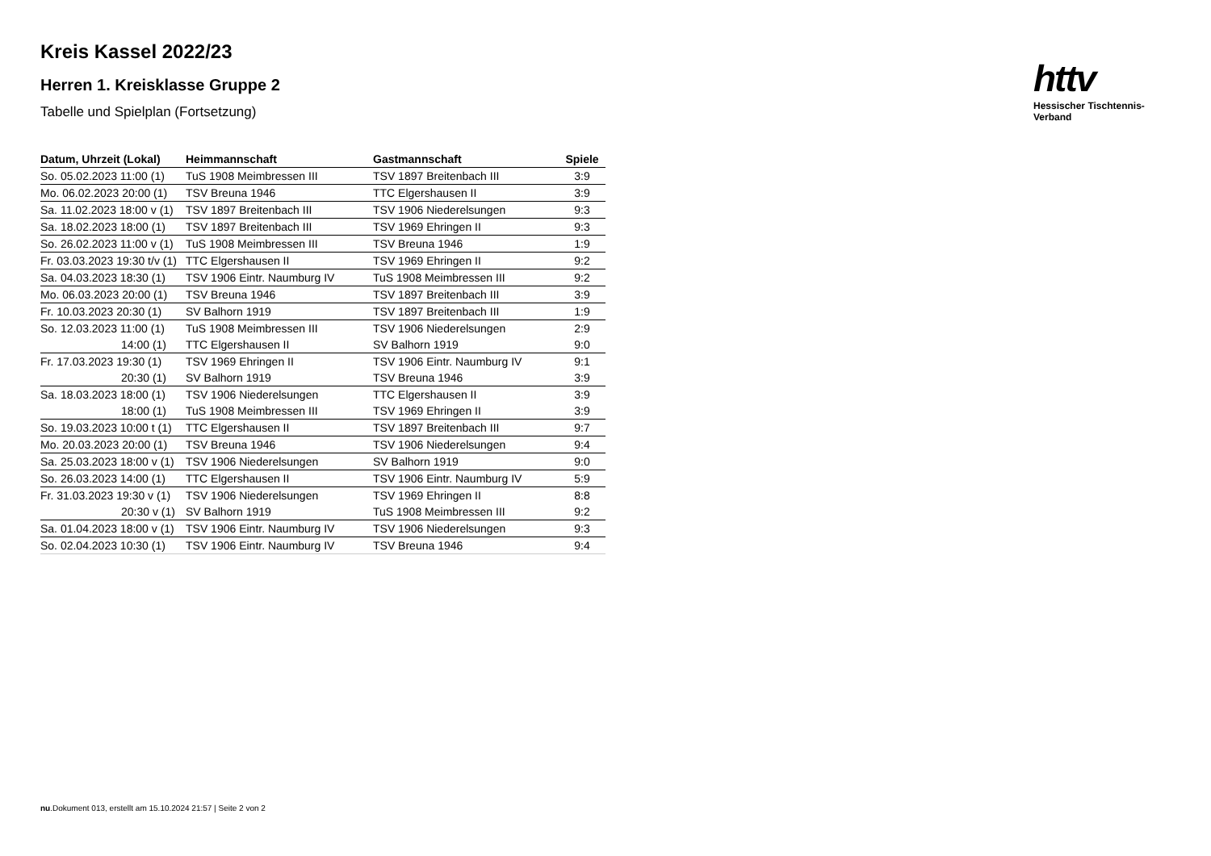httv
Hessischer Tischtennis-Verband
Kreis Kassel 2022/23
Herren 1. Kreisklasse Gruppe 2
Tabelle und Spielplan (Fortsetzung)
| Datum, Uhrzeit (Lokal) | Heimmannschaft | Gastmannschaft | Spiele |
| --- | --- | --- | --- |
| So. 05.02.2023 11:00 (1) | TuS 1908 Meimbressen III | TSV 1897 Breitenbach III | 3:9 |
| Mo. 06.02.2023 20:00 (1) | TSV Breuna 1946 | TTC Elgershausen II | 3:9 |
| Sa. 11.02.2023 18:00 v (1) | TSV 1897 Breitenbach III | TSV 1906 Niederelsungen | 9:3 |
| Sa. 18.02.2023 18:00 (1) | TSV 1897 Breitenbach III | TSV 1969 Ehringen II | 9:3 |
| So. 26.02.2023 11:00 v (1) | TuS 1908 Meimbressen III | TSV Breuna 1946 | 1:9 |
| Fr. 03.03.2023 19:30 t/v (1) | TTC Elgershausen II | TSV 1969 Ehringen II | 9:2 |
| Sa. 04.03.2023 18:30 (1) | TSV 1906 Eintr. Naumburg IV | TuS 1908 Meimbressen III | 9:2 |
| Mo. 06.03.2023 20:00 (1) | TSV Breuna 1946 | TSV 1897 Breitenbach III | 3:9 |
| Fr. 10.03.2023 20:30 (1) | SV Balhorn 1919 | TSV 1897 Breitenbach III | 1:9 |
| So. 12.03.2023 11:00 (1) | TuS 1908 Meimbressen III | TSV 1906 Niederelsungen | 2:9 |
| 14:00 (1) | TTC Elgershausen II | SV Balhorn 1919 | 9:0 |
| Fr. 17.03.2023 19:30 (1) | TSV 1969 Ehringen II | TSV 1906 Eintr. Naumburg IV | 9:1 |
| 20:30 (1) | SV Balhorn 1919 | TSV Breuna 1946 | 3:9 |
| Sa. 18.03.2023 18:00 (1) | TSV 1906 Niederelsungen | TTC Elgershausen II | 3:9 |
| 18:00 (1) | TuS 1908 Meimbressen III | TSV 1969 Ehringen II | 3:9 |
| So. 19.03.2023 10:00 t (1) | TTC Elgershausen II | TSV 1897 Breitenbach III | 9:7 |
| Mo. 20.03.2023 20:00 (1) | TSV Breuna 1946 | TSV 1906 Niederelsungen | 9:4 |
| Sa. 25.03.2023 18:00 v (1) | TSV 1906 Niederelsungen | SV Balhorn 1919 | 9:0 |
| So. 26.03.2023 14:00 (1) | TTC Elgershausen II | TSV 1906 Eintr. Naumburg IV | 5:9 |
| Fr. 31.03.2023 19:30 v (1) | TSV 1906 Niederelsungen | TSV 1969 Ehringen II | 8:8 |
| 20:30 v (1) | SV Balhorn 1919 | TuS 1908 Meimbressen III | 9:2 |
| Sa. 01.04.2023 18:00 v (1) | TSV 1906 Eintr. Naumburg IV | TSV 1906 Niederelsungen | 9:3 |
| So. 02.04.2023 10:30 (1) | TSV 1906 Eintr. Naumburg IV | TSV Breuna 1946 | 9:4 |
nu.Dokument 013, erstellt am 15.10.2024 21:57 | Seite 2 von 2